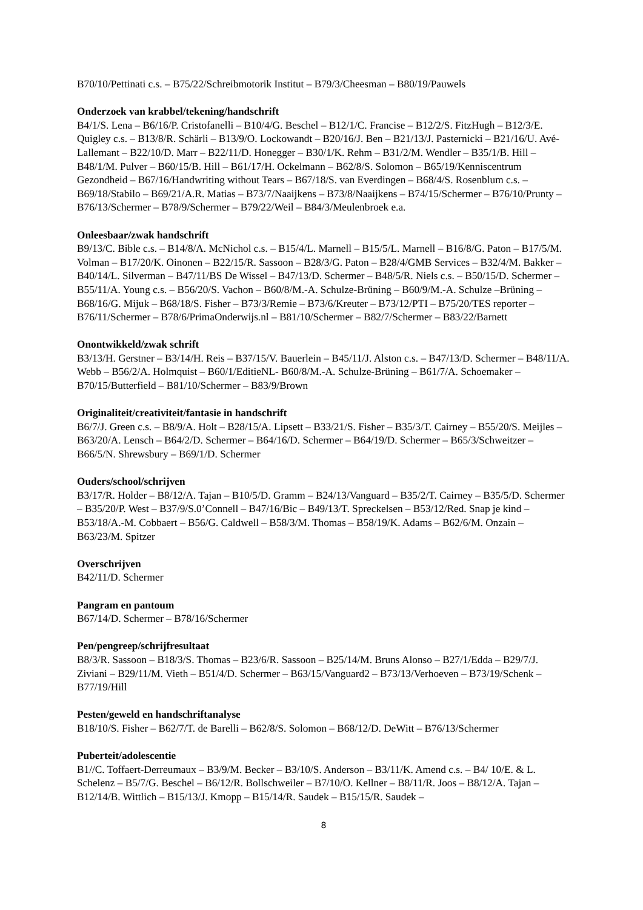B70/10/Pettinati c.s. – B75/22/Schreibmotorik Institut – B79/3/Cheesman – B80/19/Pauwels
Onderzoek van krabbel/tekening/handschrift
B4/1/S. Lena – B6/16/P. Cristofanelli – B10/4/G. Beschel – B12/1/C. Francise – B12/2/S. FitzHugh – B12/3/E. Quigley c.s. – B13/8/R. Schärli – B13/9/O. Lockowandt – B20/16/J. Ben – B21/13/J. Pasternicki – B21/16/U. Avé-Lallemant – B22/10/D. Marr – B22/11/D. Honegger – B30/1/K. Rehm – B31/2/M. Wendler – B35/1/B. Hill – B48/1/M. Pulver – B60/15/B. Hill – B61/17/H. Ockelmann – B62/8/S. Solomon – B65/19/Kenniscentrum Gezondheid – B67/16/Handwriting without Tears – B67/18/S. van Everdingen – B68/4/S. Rosenblum c.s. – B69/18/Stabilo – B69/21/A.R. Matias – B73/7/Naaijkens – B73/8/Naaijkens – B74/15/Schermer – B76/10/Prunty – B76/13/Schermer – B78/9/Schermer – B79/22/Weil – B84/3/Meulenbroek e.a.
Onleesbaar/zwak handschrift
B9/13/C. Bible c.s. – B14/8/A. McNichol c.s. – B15/4/L. Marnell – B15/5/L. Marnell – B16/8/G. Paton – B17/5/M. Volman – B17/20/K. Oinonen – B22/15/R. Sassoon – B28/3/G. Paton – B28/4/GMB Services – B32/4/M. Bakker – B40/14/L. Silverman – B47/11/BS De Wissel – B47/13/D. Schermer – B48/5/R. Niels c.s. – B50/15/D. Schermer – B55/11/A. Young c.s. – B56/20/S. Vachon – B60/8/M.-A. Schulze-Brüning – B60/9/M.-A. Schulze –Brüning – B68/16/G. Mijuk – B68/18/S. Fisher – B73/3/Remie – B73/6/Kreuter – B73/12/PTI – B75/20/TES reporter – B76/11/Schermer – B78/6/PrimaOnderwijs.nl – B81/10/Schermer – B82/7/Schermer – B83/22/Barnett
Onontwikkeld/zwak schrift
B3/13/H. Gerstner – B3/14/H. Reis – B37/15/V. Bauerlein – B45/11/J. Alston c.s. – B47/13/D. Schermer – B48/11/A. Webb – B56/2/A. Holmquist – B60/1/EditieNL- B60/8/M.-A. Schulze-Brüning – B61/7/A. Schoemaker – B70/15/Butterfield – B81/10/Schermer – B83/9/Brown
Originaliteit/creativiteit/fantasie in handschrift
B6/7/J. Green c.s. – B8/9/A. Holt – B28/15/A. Lipsett – B33/21/S. Fisher – B35/3/T. Cairney – B55/20/S. Meijles – B63/20/A. Lensch – B64/2/D. Schermer – B64/16/D. Schermer – B64/19/D. Schermer – B65/3/Schweitzer – B66/5/N. Shrewsbury – B69/1/D. Schermer
Ouders/school/schrijven
B3/17/R. Holder – B8/12/A. Tajan – B10/5/D. Gramm – B24/13/Vanguard – B35/2/T. Cairney – B35/5/D. Schermer – B35/20/P. West – B37/9/S.0’Connell – B47/16/Bic – B49/13/T. Spreckelsen – B53/12/Red. Snap je kind – B53/18/A.-M. Cobbaert – B56/G. Caldwell – B58/3/M. Thomas – B58/19/K. Adams – B62/6/M. Onzain – B63/23/M. Spitzer
Overschrijven
B42/11/D. Schermer
Pangram en pantoum
B67/14/D. Schermer – B78/16/Schermer
Pen/pengreep/schrijfresultaat
B8/3/R. Sassoon – B18/3/S. Thomas – B23/6/R. Sassoon – B25/14/M. Bruns Alonso – B27/1/Edda – B29/7/J. Ziviani – B29/11/M. Vieth – B51/4/D. Schermer – B63/15/Vanguard2 – B73/13/Verhoeven – B73/19/Schenk – B77/19/Hill
Pesten/geweld en handschriftanalyse
B18/10/S. Fisher – B62/7/T. de Barelli – B62/8/S. Solomon – B68/12/D. DeWitt – B76/13/Schermer
Puberteit/adolescentie
B1//C. Toffaert-Derreumaux – B3/9/M. Becker – B3/10/S. Anderson – B3/11/K. Amend c.s. – B4/ 10/E. & L. Schelenz – B5/7/G. Beschel – B6/12/R. Bollschweiler – B7/10/O. Kellner – B8/11/R. Joos – B8/12/A. Tajan – B12/14/B. Wittlich – B15/13/J. Kmopp – B15/14/R. Saudek – B15/15/R. Saudek –
8